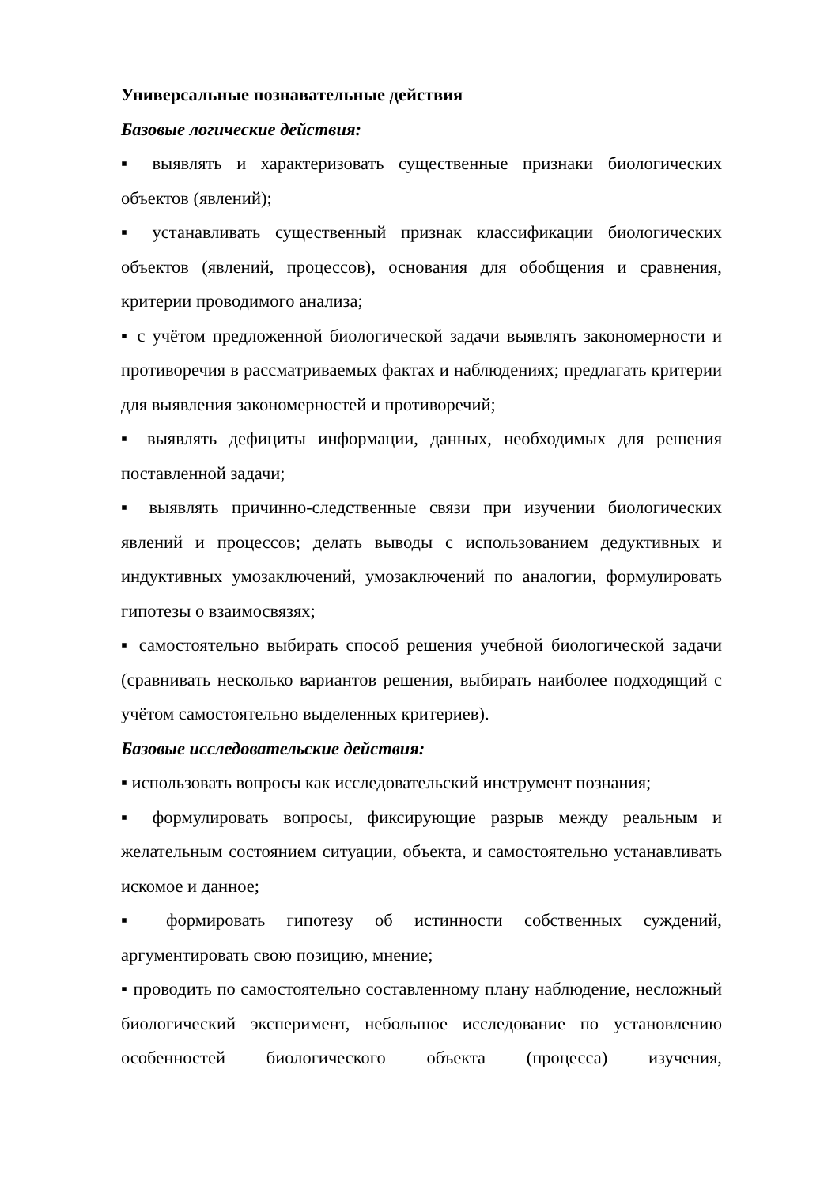Универсальные познавательные действия
Базовые логические действия:
▪ выявлять и характеризовать существенные признаки биологических объектов (явлений);
▪ устанавливать существенный признак классификации биологических объектов (явлений, процессов), основания для обобщения и сравнения, критерии проводимого анализа;
▪ с учётом предложенной биологической задачи выявлять закономерности и противоречия в рассматриваемых фактах и наблюдениях; предлагать критерии для выявления закономерностей и противоречий;
▪ выявлять дефициты информации, данных, необходимых для решения поставленной задачи;
▪ выявлять причинно-следственные связи при изучении биологических явлений и процессов; делать выводы с использованием дедуктивных и индуктивных умозаключений, умозаключений по аналогии, формулировать гипотезы о взаимосвязях;
▪ самостоятельно выбирать способ решения учебной биологической задачи (сравнивать несколько вариантов решения, выбирать наиболее подходящий с учётом самостоятельно выделенных критериев).
Базовые исследовательские действия:
▪ использовать вопросы как исследовательский инструмент познания;
▪ формулировать вопросы, фиксирующие разрыв между реальным и желательным состоянием ситуации, объекта, и самостоятельно устанавливать искомое и данное;
▪ формировать гипотезу об истинности собственных суждений, аргументировать свою позицию, мнение;
▪ проводить по самостоятельно составленному плану наблюдение, несложный биологический эксперимент, небольшое исследование по установлению особенностей биологического объекта (процесса) изучения,